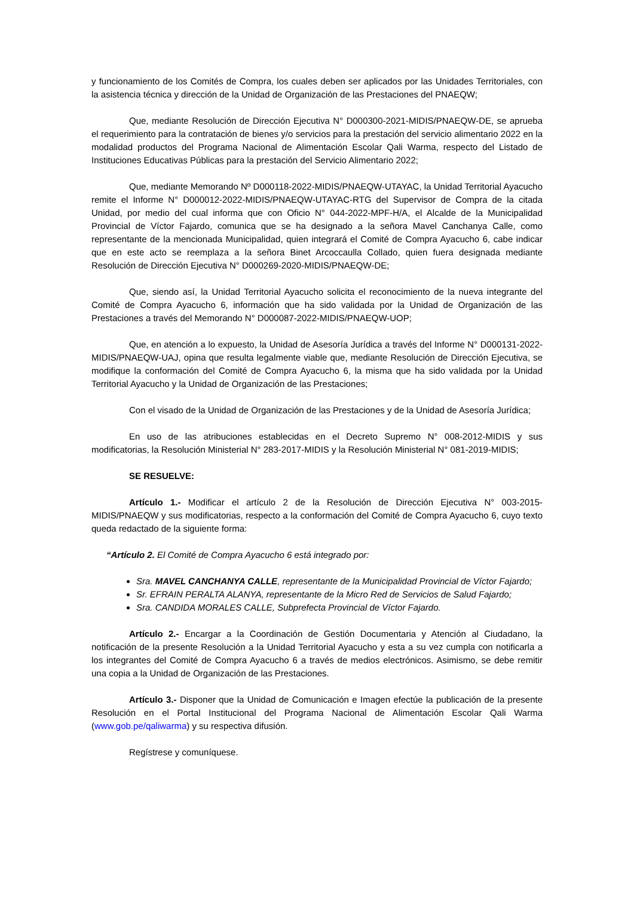y funcionamiento de los Comités de Compra, los cuales deben ser aplicados por las Unidades Territoriales, con la asistencia técnica y dirección de la Unidad de Organización de las Prestaciones del PNAEQW;
Que, mediante Resolución de Dirección Ejecutiva N° D000300-2021-MIDIS/PNAEQW-DE, se aprueba el requerimiento para la contratación de bienes y/o servicios para la prestación del servicio alimentario 2022 en la modalidad productos del Programa Nacional de Alimentación Escolar Qali Warma, respecto del Listado de Instituciones Educativas Públicas para la prestación del Servicio Alimentario 2022;
Que, mediante Memorando Nº D000118-2022-MIDIS/PNAEQW-UTAYAC, la Unidad Territorial Ayacucho remite el Informe N° D000012-2022-MIDIS/PNAEQW-UTAYAC-RTG del Supervisor de Compra de la citada Unidad, por medio del cual informa que con Oficio N° 044-2022-MPF-H/A, el Alcalde de la Municipalidad Provincial de Víctor Fajardo, comunica que se ha designado a la señora Mavel Canchanya Calle, como representante de la mencionada Municipalidad, quien integrará el Comité de Compra Ayacucho 6, cabe indicar que en este acto se reemplaza a la señora Binet Arcoccaulla Collado, quien fuera designada mediante Resolución de Dirección Ejecutiva N° D000269-2020-MIDIS/PNAEQW-DE;
Que, siendo así, la Unidad Territorial Ayacucho solicita el reconocimiento de la nueva integrante del Comité de Compra Ayacucho 6, información que ha sido validada por la Unidad de Organización de las Prestaciones a través del Memorando N° D000087-2022-MIDIS/PNAEQW-UOP;
Que, en atención a lo expuesto, la Unidad de Asesoría Jurídica a través del Informe N° D000131-2022-MIDIS/PNAEQW-UAJ, opina que resulta legalmente viable que, mediante Resolución de Dirección Ejecutiva, se modifique la conformación del Comité de Compra Ayacucho 6, la misma que ha sido validada por la Unidad Territorial Ayacucho y la Unidad de Organización de las Prestaciones;
Con el visado de la Unidad de Organización de las Prestaciones y de la Unidad de Asesoría Jurídica;
En uso de las atribuciones establecidas en el Decreto Supremo N° 008-2012-MIDIS y sus modificatorias, la Resolución Ministerial N° 283-2017-MIDIS y la Resolución Ministerial N° 081-2019-MIDIS;
SE RESUELVE:
Artículo 1.- Modificar el artículo 2 de la Resolución de Dirección Ejecutiva N° 003-2015-MIDIS/PNAEQW y sus modificatorias, respecto a la conformación del Comité de Compra Ayacucho 6, cuyo texto queda redactado de la siguiente forma:
“Artículo 2. El Comité de Compra Ayacucho 6 está integrado por:
Sra. MAVEL CANCHANYA CALLE, representante de la Municipalidad Provincial de Víctor Fajardo;
Sr. EFRAIN PERALTA ALANYA, representante de la Micro Red de Servicios de Salud Fajardo;
Sra. CANDIDA MORALES CALLE, Subprefecta Provincial de Víctor Fajardo.
Artículo 2.- Encargar a la Coordinación de Gestión Documentaria y Atención al Ciudadano, la notificación de la presente Resolución a la Unidad Territorial Ayacucho y esta a su vez cumpla con notificarla a los integrantes del Comité de Compra Ayacucho 6 a través de medios electrónicos. Asimismo, se debe remitir una copia a la Unidad de Organización de las Prestaciones.
Artículo 3.- Disponer que la Unidad de Comunicación e Imagen efectúe la publicación de la presente Resolución en el Portal Institucional del Programa Nacional de Alimentación Escolar Qali Warma (www.gob.pe/qaliwarma) y su respectiva difusión.
Regístrese y comuníquese.